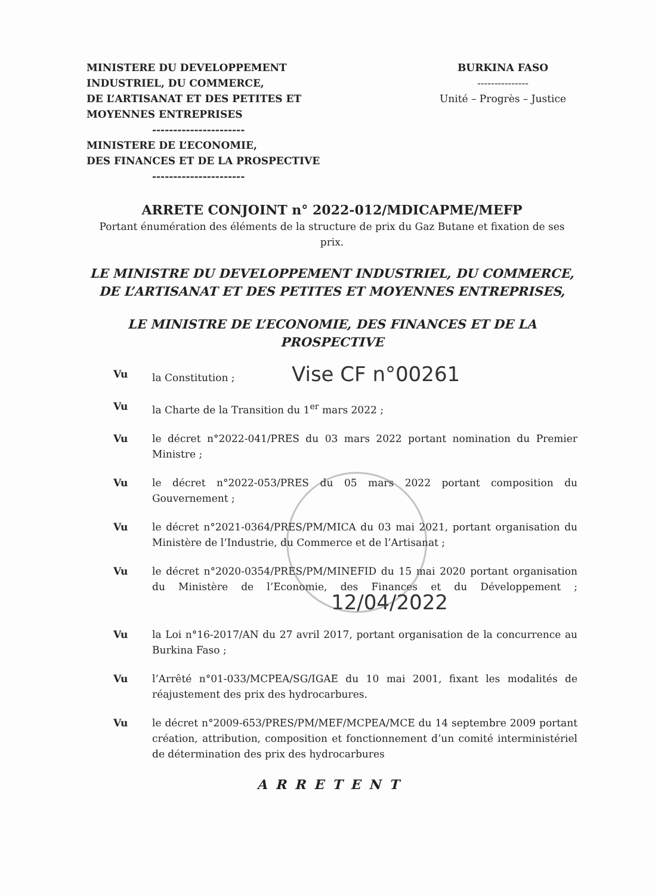MINISTERE DU DEVELOPPEMENT
INDUSTRIEL, DU COMMERCE,
DE L’ARTISANAT ET DES PETITES ET
MOYENNES ENTREPRISES
----------------------
MINISTERE DE L’ECONOMIE,
DES FINANCES ET DE LA PROSPECTIVE
----------------------
BURKINA FASO
---------------
Unité – Progrès – Justice
ARRETE CONJOINT n° 2022-012/MDICAPME/MEFP
Portant énumération des éléments de la structure de prix du Gaz Butane et fixation de ses prix.
LE MINISTRE DU DEVELOPPEMENT INDUSTRIEL, DU COMMERCE, DE L’ARTISANAT ET DES PETITES ET MOYENNES ENTREPRISES,
LE MINISTRE DE L’ECONOMIE, DES FINANCES ET DE LA PROSPECTIVE
Vu la Constitution ; Vise CF n°00261
Vu la Charte de la Transition du 1<sup>er</sup> mars 2022 ;
Vu le décret n°2022-041/PRES du 03 mars 2022 portant nomination du Premier Ministre ;
Vu le décret n°2022-053/PRES du 05 mars 2022 portant composition du Gouvernement ;
Vu le décret n°2021-0364/PRES/PM/MICA du 03 mai 2021, portant organisation du Ministère de l’Industrie, du Commerce et de l’Artisanat ;
Vu le décret n°2020-0354/PRES/PM/MINEFID du 15 mai 2020 portant organisation du Ministère de l’Economie, des Finances et du Développement ; 12/04/2022
Vu la Loi n°16-2017/AN du 27 avril 2017, portant organisation de la concurrence au Burkina Faso ;
Vu l’Arrêté n°01-033/MCPEA/SG/IGAE du 10 mai 2001, fixant les modalités de réajustement des prix des hydrocarbures.
Vu le décret n°2009-653/PRES/PM/MEF/MCPEA/MCE du 14 septembre 2009 portant création, attribution, composition et fonctionnement d’un comité interministériel de détermination des prix des hydrocarbures
ARRETENT